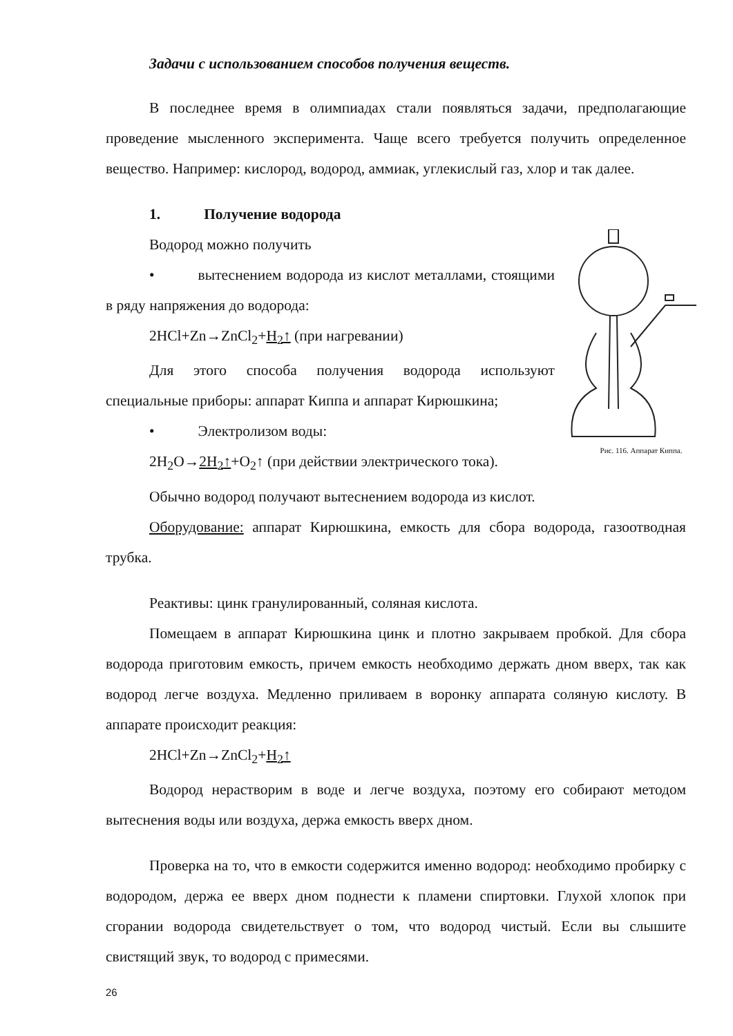Задачи с использованием способов получения веществ.
В последнее время в олимпиадах стали появляться задачи, предполагающие проведение мысленного эксперимента. Чаще всего требуется получить определенное вещество. Например: кислород, водород, аммиак, углекислый газ, хлор и так далее.
1. Получение водорода
Рис. 116. Аппарат Киппа.
Водород можно получить
• вытеснением водорода из кислот металлами, стоящими в ряду напряжения до водорода:
2HCl+Zn→ZnCl<sub>2</sub>+H<sub>2</sub>↑ (при нагревании)
Для этого способа получения водорода используют специальные приборы: аппарат Киппа и аппарат Кирюшкина;
• Электролизом воды:
2H<sub>2</sub>O→2H<sub>2</sub>↑+O<sub>2</sub>↑ (при действии электрического тока).
Обычно водород получают вытеснением водорода из кислот.
Оборудование: аппарат Кирюшкина, емкость для сбора водорода, газоотводная трубка.
Реактивы: цинк гранулированный, соляная кислота.
Помещаем в аппарат Кирюшкина цинк и плотно закрываем пробкой. Для сбора водорода приготовим емкость, причем емкость необходимо держать дном вверх, так как водород легче воздуха. Медленно приливаем в воронку аппарата соляную кислоту. В аппарате происходит реакция:
2HCl+Zn→ZnCl<sub>2</sub>+H<sub>2</sub>↑
Водород нерастворим в воде и легче воздуха, поэтому его собирают методом вытеснения воды или воздуха, держа емкость вверх дном.
Проверка на то, что в емкости содержится именно водород: необходимо пробирку с водородом, держа ее вверх дном поднести к пламени спиртовки. Глухой хлопок при сгорании водорода свидетельствует о том, что водород чистый. Если вы слышите свистящий звук, то водород с примесями.
26